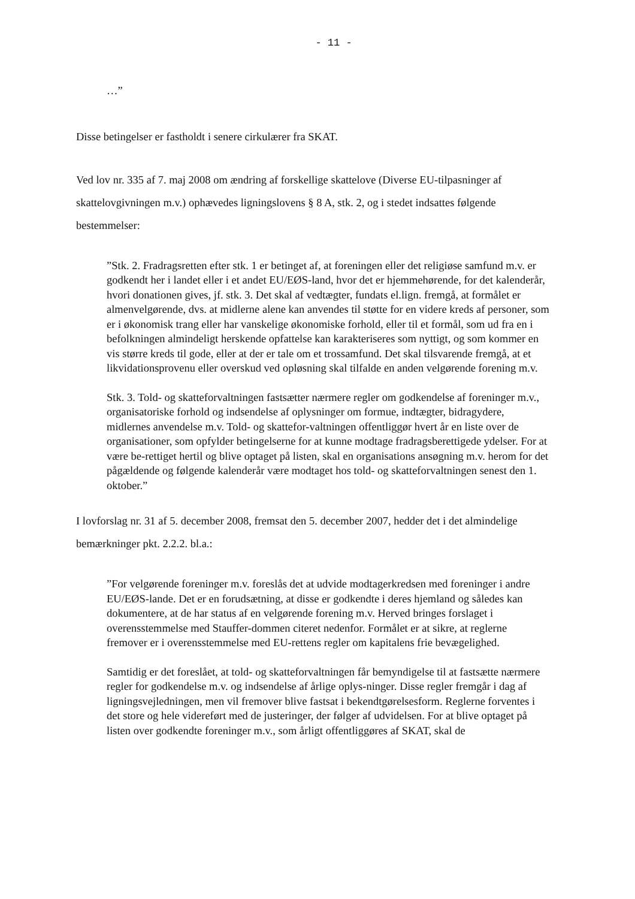- 11 -
…”
Disse betingelser er fastholdt i senere cirkulærer fra SKAT.
Ved lov nr. 335 af 7. maj 2008 om ændring af forskellige skattelove (Diverse EU-tilpasninger af skattelovgivningen m.v.) ophævedes ligningslovens § 8 A, stk. 2, og i stedet indsattes følgende bestemmelser:
”Stk. 2. Fradragsretten efter stk. 1 er betinget af, at foreningen eller det religiøse samfund m.v. er godkendt her i landet eller i et andet EU/EØS-land, hvor det er hjemmehørende, for det kalenderår, hvori donationen gives, jf. stk. 3. Det skal af vedtægter, fundats el.lign. fremgå, at formålet er almenvelgørende, dvs. at midlerne alene kan anvendes til støtte for en videre kreds af personer, som er i økonomisk trang eller har vanskelige økonomiske forhold, eller til et formål, som ud fra en i befolkningen almindeligt herskende opfattelse kan karakteriseres som nyttigt, og som kommer en vis større kreds til gode, eller at der er tale om et trossamfund. Det skal tilsvarende fremgå, at et likvidationsprovenu eller overskud ved opløsning skal tilfalde en anden velgørende forening m.v.
Stk. 3. Told- og skatteforvaltningen fastsætter nærmere regler om godkendelse af foreninger m.v., organisatoriske forhold og indsendelse af oplysninger om formue, indtægter, bidragydere, midlernes anvendelse m.v. Told- og skattefor-valtningen offentliggør hvert år en liste over de organisationer, som opfylder betingelserne for at kunne modtage fradragsberettigede ydelser. For at være be-rettiget hertil og blive optaget på listen, skal en organisations ansøgning m.v. herom for det pågældende og følgende kalenderår være modtaget hos told- og skatteforvaltningen senest den 1. oktober.”
I lovforslag nr. 31 af 5. december 2008, fremsat den 5. december 2007, hedder det i det almindelige bemærkninger pkt. 2.2.2. bl.a.:
”For velgørende foreninger m.v. foreslås det at udvide modtagerkredsen med foreninger i andre EU/EØS-lande. Det er en forudsætning, at disse er godkendte i deres hjemland og således kan dokumentere, at de har status af en velgørende forening m.v. Herved bringes forslaget i overensstemmelse med Stauffer-dommen citeret nedenfor. Formålet er at sikre, at reglerne fremover er i overensstemmelse med EU-rettens regler om kapitalens frie bevægelighed.
Samtidig er det foreslået, at told- og skatteforvaltningen får bemyndigelse til at fastsætte nærmere regler for godkendelse m.v. og indsendelse af årlige oplys-ninger. Disse regler fremgår i dag af ligningsvejledningen, men vil fremover blive fastsat i bekendtgørelsesform. Reglerne forventes i det store og hele videreført med de justeringer, der følger af udvidelsen. For at blive optaget på listen over godkendte foreninger m.v., som årligt offentliggøres af SKAT, skal de